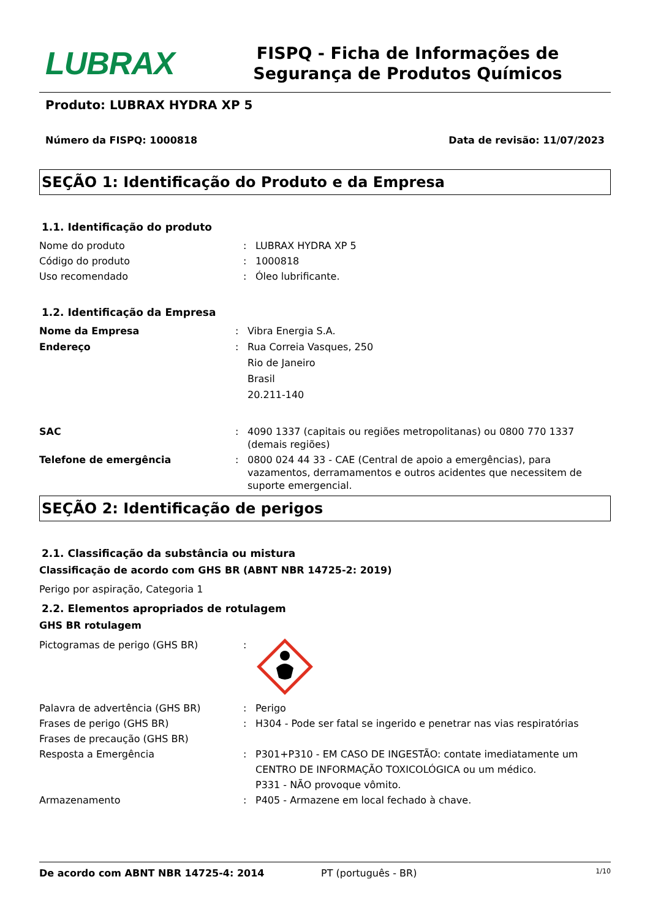LUBRAX
FISPQ - Ficha de Informações de Segurança de Produtos Químicos
Produto: LUBRAX HYDRA XP 5
Número da FISPQ: 1000818 Data de revisão: 11/07/2023
SEÇÃO 1: Identificação do Produto e da Empresa
1.1. Identificação do produto
Nome do produto : LUBRAX HYDRA XP 5
Código do produto : 1000818
Uso recomendado : Óleo lubrificante.
1.2. Identificação da Empresa
Nome da Empresa : Vibra Energia S.A.
Endereço : Rua Correia Vasques, 250
Rio de Janeiro
Brasil
20.211-140
SAC : 4090 1337 (capitais ou regiões metropolitanas) ou 0800 770 1337 (demais regiões)
Telefone de emergência : 0800 024 44 33 - CAE (Central de apoio a emergências), para vazamentos, derramamentos e outros acidentes que necessitem de suporte emergencial.
SEÇÃO 2: Identificação de perigos
2.1. Classificação da substância ou mistura
Classificação de acordo com GHS BR (ABNT NBR 14725-2: 2019)
Perigo por aspiração, Categoria 1
2.2. Elementos apropriados de rotulagem
GHS BR rotulagem
Pictogramas de perigo (GHS BR) :
Palavra de advertência (GHS BR) : Perigo
Frases de perigo (GHS BR) : H304 - Pode ser fatal se ingerido e penetrar nas vias respiratórias
Frases de precaução (GHS BR)
Resposta a Emergência : P301+P310 - EM CASO DE INGESTÃO: contate imediatamente um CENTRO DE INFORMAÇÃO TOXICOLÓGICA ou um médico.
P331 - NÃO provoque vômito.
Armazenamento : P405 - Armazene em local fechado à chave.
De acordo com ABNT NBR 14725-4: 2014 PT (português - BR) 1/10